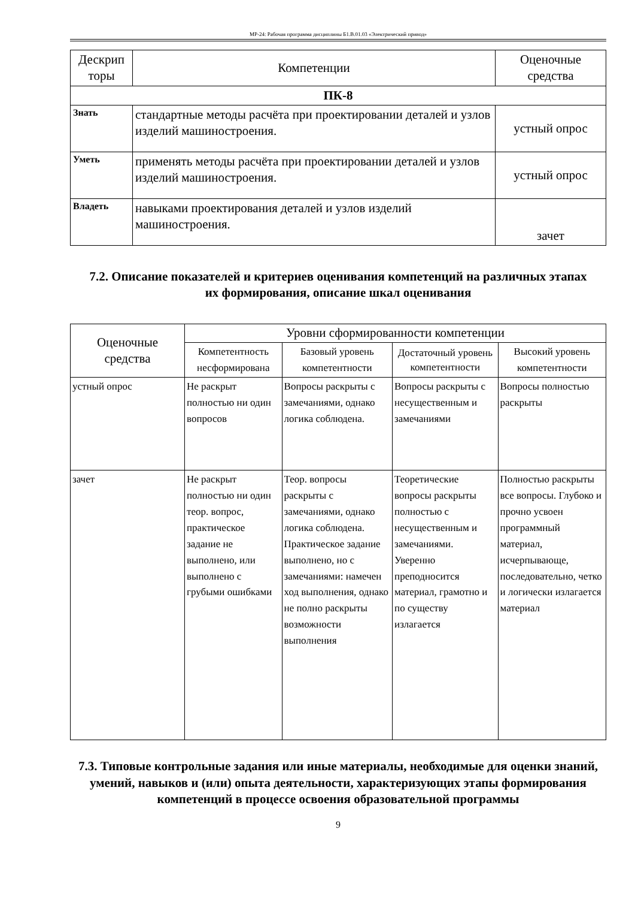МР-24: Рабочая программа дисциплины Б1.В.01.03 «Электрический привод»
| Дескрип торы | Компетенции | Оценочные средства |
| --- | --- | --- |
| ПК-8 | | |
| Знать | стандартные методы расчёта при проектировании деталей и узлов изделий машиностроения. | устный опрос |
| Уметь | применять методы расчёта при проектировании деталей и узлов изделий машиностроения. | устный опрос |
| Владеть | навыками проектирования деталей и узлов изделий машиностроения. | зачет |
7.2. Описание показателей и критериев оценивания компетенций на различных этапах их формирования, описание шкал оценивания
| Оценочные средства | Уровни сформированности компетенции | | | |
| | Компетентность несформирована | Базовый уровень компетентности | Достаточный уровень компетентности | Высокий уровень компетентности |
| устный опрос | Не раскрыт полностью ни один вопросов | Вопросы раскрыты с замечаниями, однако логика соблюдена. | Вопросы раскрыты с несущественным и замечаниями | Вопросы полностью раскрыты |
| зачет | Не раскрыт полностью ни один теор. вопрос, практическое задание не выполнено, или выполнено с грубыми ошибками | Теор. вопросы раскрыты с замечаниями, однако логика соблюдена. Практическое задание выполнено, но с замечаниями: намечен ход выполнения, однако не полно раскрыты возможности выполнения | Теоретические вопросы раскрыты полностью с несущественным и замечаниями. Уверенно преподносится материал, грамотно и по существу излагается | Полностью раскрыты все вопросы. Глубоко и прочно усвоен программный материал, исчерпывающе, последовательно, четко и логически излагается материал |
7.3. Типовые контрольные задания или иные материалы, необходимые для оценки знаний, умений, навыков и (или) опыта деятельности, характеризующих этапы формирования компетенций в процессе освоения образовательной программы
9